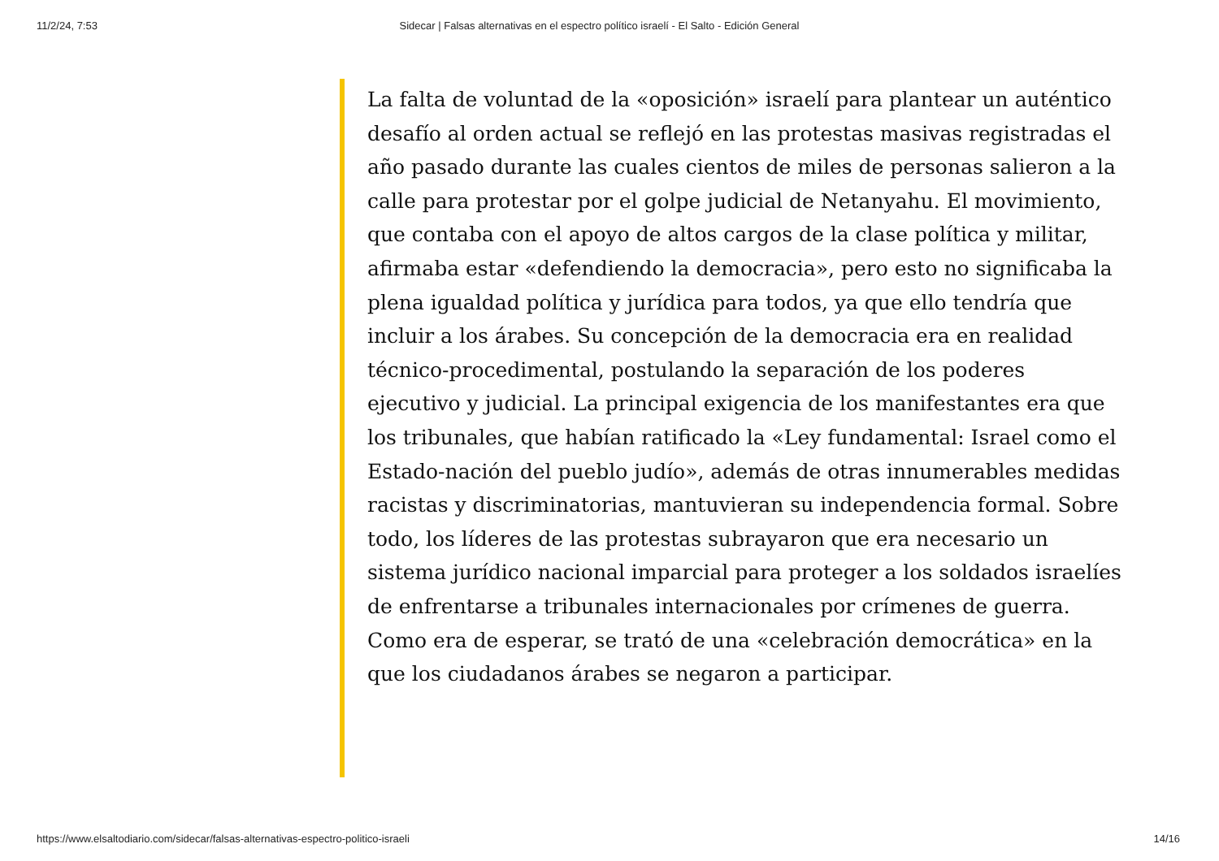11/2/24, 7:53 Sidecar | Falsas alternativas en el espectro político israelí - El Salto - Edición General
La falta de voluntad de la «oposición» israelí para plantear un auténtico desafío al orden actual se reflejó en las protestas masivas registradas el año pasado durante las cuales cientos de miles de personas salieron a la calle para protestar por el golpe judicial de Netanyahu. El movimiento, que contaba con el apoyo de altos cargos de la clase política y militar, afirmaba estar «defendiendo la democracia», pero esto no significaba la plena igualdad política y jurídica para todos, ya que ello tendría que incluir a los árabes. Su concepción de la democracia era en realidad técnico-procedimental, postulando la separación de los poderes ejecutivo y judicial. La principal exigencia de los manifestantes era que los tribunales, que habían ratificado la «Ley fundamental: Israel como el Estado-nación del pueblo judío», además de otras innumerables medidas racistas y discriminatorias, mantuvieran su independencia formal. Sobre todo, los líderes de las protestas subrayaron que era necesario un sistema jurídico nacional imparcial para proteger a los soldados israelíes de enfrentarse a tribunales internacionales por crímenes de guerra. Como era de esperar, se trató de una «celebración democrática» en la que los ciudadanos árabes se negaron a participar.
https://www.elsaltodiario.com/sidecar/falsas-alternativas-espectro-politico-israeli 14/16